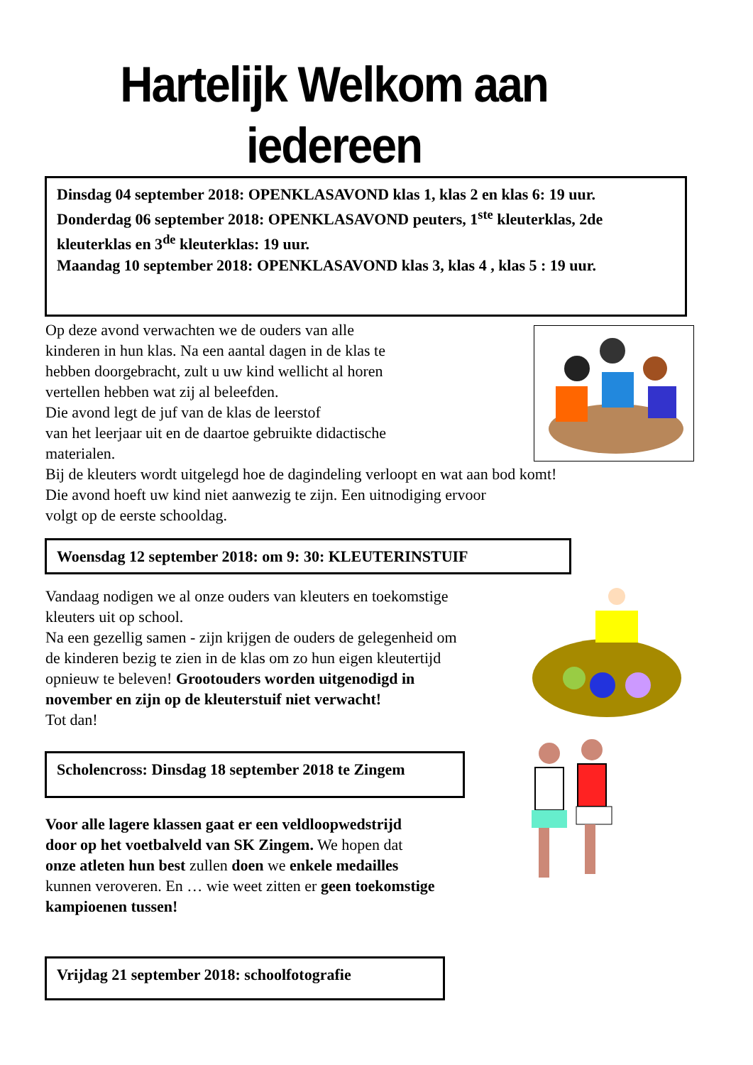Hartelijk Welkom aan
iedereen
Dinsdag 04 september 2018: OPENKLASAVOND klas 1, klas 2 en klas 6: 19 uur.
Donderdag 06 september 2018: OPENKLASAVOND peuters, 1<sup>ste</sup> kleuterklas, 2de kleuterklas en 3<sup>de</sup> kleuterklas: 19 uur.
Maandag 10 september 2018: OPENKLASAVOND klas 3, klas 4 , klas 5 : 19 uur.
Op deze avond verwachten we de ouders van alle
kinderen in hun klas. Na een aantal dagen in de klas te
hebben doorgebracht, zult u uw kind wellicht al horen
vertellen hebben wat zij al beleefden.
Die avond legt de juf van de klas de leerstof
van het leerjaar uit en de daartoe gebruikte didactische
materialen.
Bij de kleuters wordt uitgelegd hoe de dagindeling verloopt en wat aan bod komt!
Die avond hoeft uw kind niet aanwezig te zijn. Een uitnodiging ervoor
volgt op de eerste schooldag.
Woensdag 12 september 2018: om 9: 30: KLEUTERINSTUIF
Vandaag nodigen we al onze ouders van kleuters en toekomstige
kleuters uit op school.
Na een gezellig samen - zijn krijgen de ouders de gelegenheid om
de kinderen bezig te zien in de klas om zo hun eigen kleutertijd
opnieuw te beleven! Grootouders worden uitgenodigd in
november en zijn op de kleuterstuif niet verwacht!
Tot dan!
Scholencross: Dinsdag 18 september 2018 te Zingem
Voor alle lagere klassen gaat er een veldloopwedstrijd
door op het voetbalveld van SK Zingem. We hopen dat
onze atleten hun best zullen doen we enkele medailles
kunnen veroveren. En … wie weet zitten er geen toekomstige
kampioenen tussen!
Vrijdag 21 september 2018: schoolfotografie